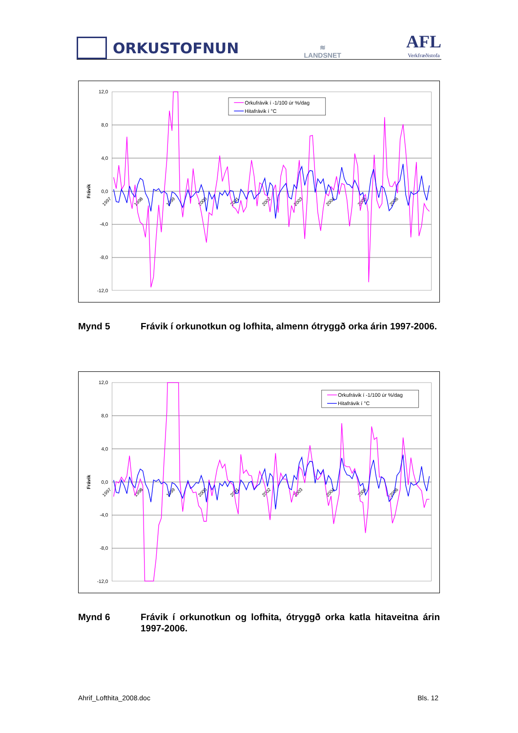ORKUSTOFNUN
≋
LANDSNET
AFL
Verkfræðistofa
12,0
8,0
4,0
0,0
-4,0
-8,0
-12,0
Frávik
1997
1998
1999
2000
2001
2002
2003
2004
2005
2006
Orkufrávik í -1/100 úr %/dag
Hitafrávik í °C
Mynd 5 Frávik í orkunotkun og lofhita, almenn ótryggð orka árin 1997-2006.
12,0
8,0
4,0
0,0
-4,0
-8,0
-12,0
Frávik
1997
1998
1999
2000
2001
2002
2003
2004
2005
2006
Orkufrávik í -1/100 úr %/dag
Hitafrávik í °C
Mynd 6 Frávik í orkunotkun og lofhita, ótryggð orka katla hitaveitna árin 1997-2006.
Ahrif_Lofthita_2008.doc Bls. 12